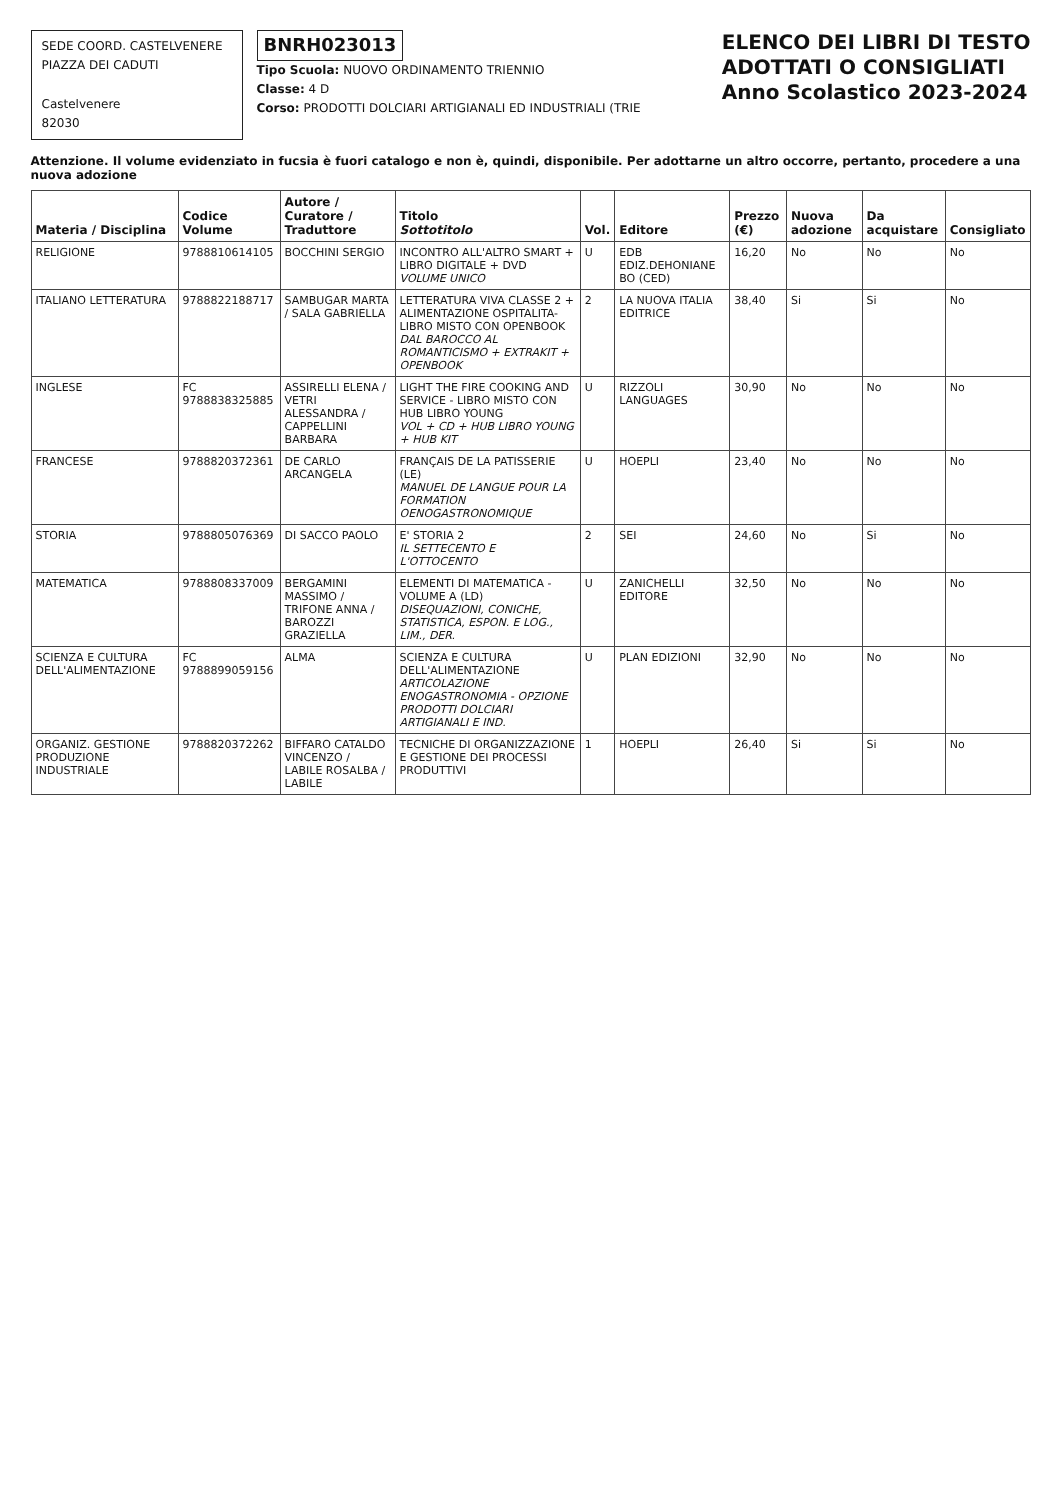SEDE COORD. CASTELVENERE
PIAZZA DEI CADUTI
Castelvenere
82030
BNRH023013
Tipo Scuola: NUOVO ORDINAMENTO TRIENNIO
Classe: 4 D
Corso: PRODOTTI DOLCIARI ARTIGIANALI ED INDUSTRIALI (TRIE
ELENCO DEI LIBRI DI TESTO
ADOTTATI O CONSIGLIATI
Anno Scolastico 2023-2024
Attenzione. Il volume evidenziato in fucsia è fuori catalogo e non è, quindi, disponibile. Per adottarne un altro occorre, pertanto, procedere a una nuova adozione
| Materia / Disciplina | Codice Volume | Autore / Curatore / Traduttore | Titolo Sottotitolo | Vol. | Editore | Prezzo (€) | Nuova adozione | Da acquistare | Consigliato |
| --- | --- | --- | --- | --- | --- | --- | --- | --- | --- |
| RELIGIONE | 9788810614105 | BOCCHINI SERGIO | INCONTRO ALL'ALTRO SMART + LIBRO DIGITALE + DVD VOLUME UNICO | U | EDB EDIZ.DEHONIANE BO (CED) | 16,20 | No | No | No |
| ITALIANO LETTERATURA | 9788822188717 | SAMBUGAR MARTA / SALA GABRIELLA | LETTERATURA VIVA CLASSE 2 + ALIMENTAZIONE OSPITALITA-LIBRO MISTO CON OPENBOOK DAL BAROCCO AL ROMANTICISMO + EXTRAKIT + OPENBOOK | 2 | LA NUOVA ITALIA EDITRICE | 38,40 | Si | Si | No |
| INGLESE | FC 9788838325885 | ASSIRELLI ELENA / VETRI ALESSANDRA / CAPPELLINI BARBARA | LIGHT THE FIRE COOKING AND SERVICE - LIBRO MISTO CON HUB LIBRO YOUNG VOL + CD + HUB LIBRO YOUNG + HUB KIT | U | RIZZOLI LANGUAGES | 30,90 | No | No | No |
| FRANCESE | 9788820372361 | DE CARLO ARCANGELA | FRANÇAIS DE LA PATISSERIE (LE) MANUEL DE LANGUE POUR LA FORMATION OENOGASTRONOMIQUE | U | HOEPLI | 23,40 | No | No | No |
| STORIA | 9788805076369 | DI SACCO PAOLO | E' STORIA 2 IL SETTECENTO E L'OTTOCENTO | 2 | SEI | 24,60 | No | Si | No |
| MATEMATICA | 9788808337009 | BERGAMINI MASSIMO / TRIFONE ANNA / BAROZZI GRAZIELLA | ELEMENTI DI MATEMATICA - VOLUME A (LD) DISEQUAZIONI, CONICHE, STATISTICA, ESPON. E LOG., LIM., DER. | U | ZANICHELLI EDITORE | 32,50 | No | No | No |
| SCIENZA E CULTURA DELL'ALIMENTAZIONE | FC 9788899059156 | ALMA | SCIENZA E CULTURA DELL'ALIMENTAZIONE ARTICOLAZIONE ENOGASTRONOMIA - OPZIONE PRODOTTI DOLCIARI ARTIGIANALI E IND. | U | PLAN EDIZIONI | 32,90 | No | No | No |
| ORGANIZ. GESTIONE PRODUZIONE INDUSTRIALE | 9788820372262 | BIFFARO CATALDO VINCENZO / LABILE ROSALBA / LABILE | TECNICHE DI ORGANIZZAZIONE E GESTIONE DEI PROCESSI PRODUTTIVI | 1 | HOEPLI | 26,40 | Si | Si | No |